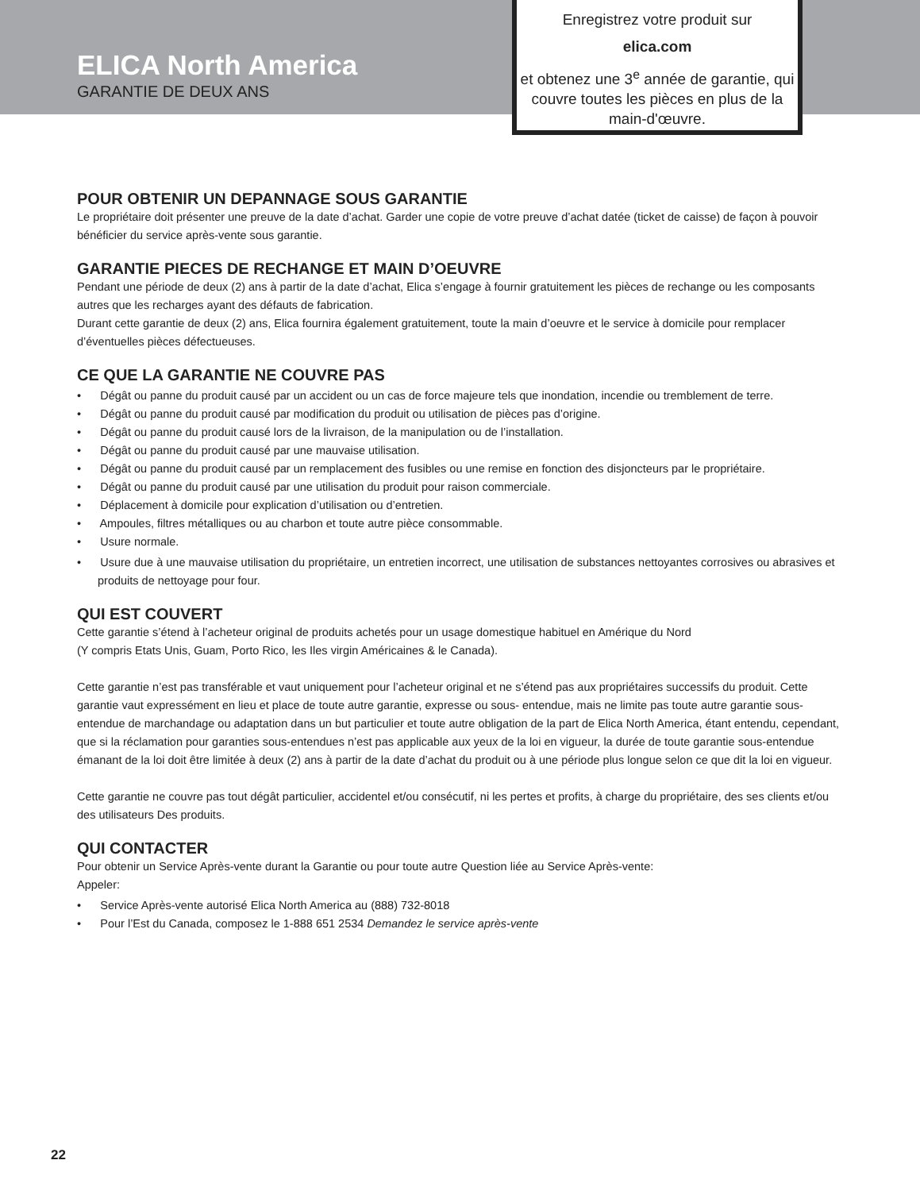ELICA North America
GARANTIE DE DEUX ANS
Enregistrez votre produit sur
elica.com
et obtenez une 3<sup>e</sup> année de garantie, qui couvre toutes les pièces en plus de la main-d'œuvre.
POUR OBTENIR UN DEPANNAGE SOUS GARANTIE
Le propriétaire doit présenter une preuve de la date d’achat. Garder une copie de votre preuve d’achat datée (ticket de caisse) de façon à pouvoir bénéficier du service après-vente sous garantie.
GARANTIE PIECES DE RECHANGE ET MAIN D’OEUVRE
Pendant une période de deux (2) ans à partir de la date d’achat, Elica s’engage à fournir gratuitement les pièces de rechange ou les composants autres que les recharges ayant des défauts de fabrication.
Durant cette garantie de deux (2) ans, Elica fournira également gratuitement, toute la main d’oeuvre et le service à domicile pour remplacer d’éventuelles pièces défectueuses.
CE QUE LA GARANTIE NE COUVRE PAS
• Dégât ou panne du produit causé par un accident ou un cas de force majeure tels que inondation, incendie ou tremblement de terre.
• Dégât ou panne du produit causé par modification du produit ou utilisation de pièces pas d’origine.
• Dégât ou panne du produit causé lors de la livraison, de la manipulation ou de l’installation.
• Dégât ou panne du produit causé par une mauvaise utilisation.
• Dégât ou panne du produit causé par un remplacement des fusibles ou une remise en fonction des disjoncteurs par le propriétaire.
• Dégât ou panne du produit causé par une utilisation du produit pour raison commerciale.
• Déplacement à domicile pour explication d’utilisation ou d’entretien.
• Ampoules, filtres métalliques ou au charbon et toute autre pièce consommable.
• Usure normale.
• Usure due à une mauvaise utilisation du propriétaire, un entretien incorrect, une utilisation de substances nettoyantes corrosives ou abrasives et produits de nettoyage pour four.
QUI EST COUVERT
Cette garantie s’étend à l’acheteur original de produits achetés pour un usage domestique habituel en Amérique du Nord
(Y compris Etats Unis, Guam, Porto Rico, les Iles virgin Américaines & le Canada).
Cette garantie n’est pas transférable et vaut uniquement pour l’acheteur original et ne s’étend pas aux propriétaires successifs du produit. Cette garantie vaut expressément en lieu et place de toute autre garantie, expresse ou sous- entendue, mais ne limite pas toute autre garantie sous-entendue de marchandage ou adaptation dans un but particulier et toute autre obligation de la part de Elica North America, étant entendu, cependant, que si la réclamation pour garanties sous-entendues n’est pas applicable aux yeux de la loi en vigueur, la durée de toute garantie sous-entendue émanant de la loi doit être limitée à deux (2) ans à partir de la date d’achat du produit ou à une période plus longue selon ce que dit la loi en vigueur.
Cette garantie ne couvre pas tout dégât particulier, accidentel et/ou consécutif, ni les pertes et profits, à charge du propriétaire, des ses clients et/ou des utilisateurs Des produits.
QUI CONTACTER
Pour obtenir un Service Après-vente durant la Garantie ou pour toute autre Question liée au Service Après-vente:
Appeler:
• Service Après-vente autorisé Elica North America au (888) 732-8018
• Pour l’Est du Canada, composez le 1-888 651 2534 Demandez le service après-vente
22